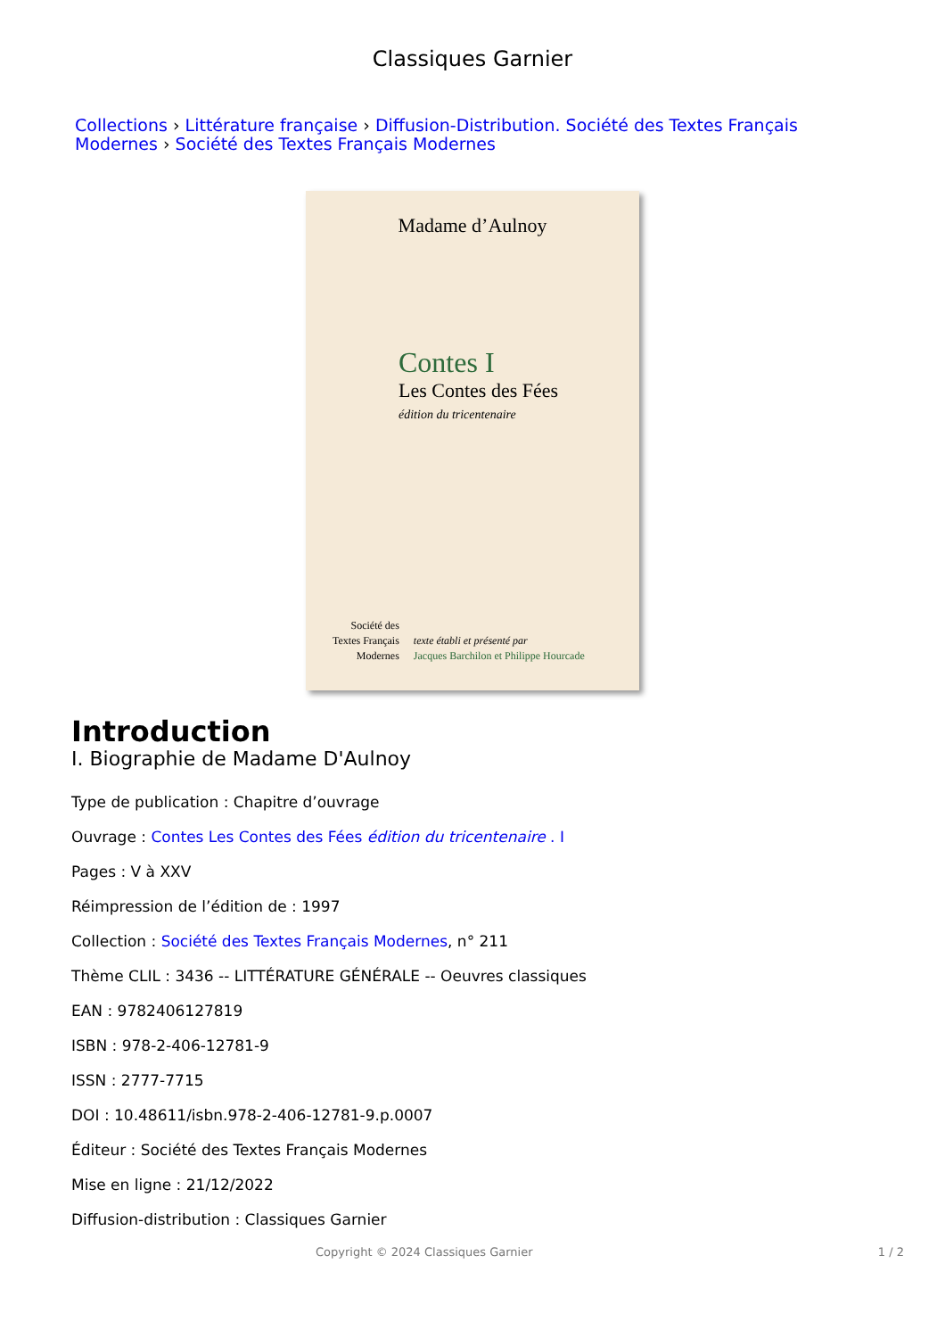Classiques Garnier
Collections › Littérature française › Diffusion-Distribution. Société des Textes Français Modernes › Société des Textes Français Modernes
Madame d’Aulnoy
Contes I
Les Contes des Fées
édition du tricentenaire
Société des
Textes Français
Modernes
texte établi et présenté par
Jacques Barchilon et Philippe Hourcade
Introduction
I. Biographie de Madame D'Aulnoy
Type de publication : Chapitre d’ouvrage
Ouvrage : Contes Les Contes des Fées édition du tricentenaire . I
Pages : V à XXV
Réimpression de l’édition de : 1997
Collection : Société des Textes Français Modernes, n° 211
Thème CLIL : 3436 -- LITTÉRATURE GÉNÉRALE -- Oeuvres classiques
EAN : 9782406127819
ISBN : 978-2-406-12781-9
ISSN : 2777-7715
DOI : 10.48611/isbn.978-2-406-12781-9.p.0007
Éditeur : Société des Textes Français Modernes
Mise en ligne : 21/12/2022
Diffusion-distribution : Classiques Garnier
Copyright © 2024 Classiques Garnier 1 / 2